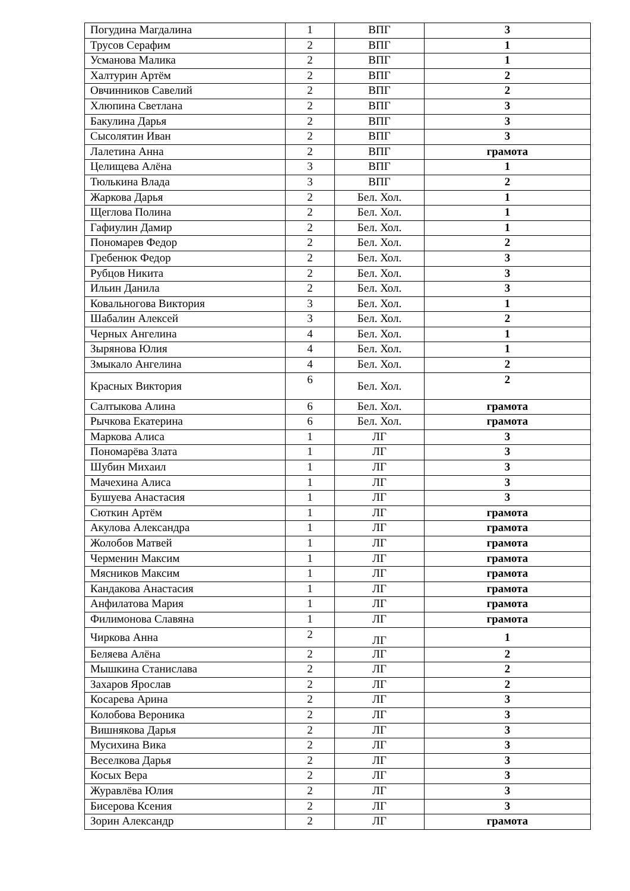| Погудина Магдалина | 1 | ВПГ | 3 |
| Трусов Серафим | 2 | ВПГ | 1 |
| Усманова Малика | 2 | ВПГ | 1 |
| Халтурин Артём | 2 | ВПГ | 2 |
| Овчинников Савелий | 2 | ВПГ | 2 |
| Хлюпина Светлана | 2 | ВПГ | 3 |
| Бакулина Дарья | 2 | ВПГ | 3 |
| Сысолятин Иван | 2 | ВПГ | 3 |
| Лалетина Анна | 2 | ВПГ | грамота |
| Целищева Алёна | 3 | ВПГ | 1 |
| Тюлькина Влада | 3 | ВПГ | 2 |
| Жаркова Дарья | 2 | Бел. Хол. | 1 |
| Щеглова Полина | 2 | Бел. Хол. | 1 |
| Гафиулин Дамир | 2 | Бел. Хол. | 1 |
| Пономарев Федор | 2 | Бел. Хол. | 2 |
| Гребенюк Федор | 2 | Бел. Хол. | 3 |
| Рубцов Никита | 2 | Бел. Хол. | 3 |
| Ильин Данила | 2 | Бел. Хол. | 3 |
| Ковальногова Виктория | 3 | Бел. Хол. | 1 |
| Шабалин Алексей | 3 | Бел. Хол. | 2 |
| Черных Ангелина | 4 | Бел. Хол. | 1 |
| Зырянова Юлия | 4 | Бел. Хол. | 1 |
| Змыкало Ангелина | 4 | Бел. Хол. | 2 |
| Красных Виктория | 6 | Бел. Хол. | 2 |
| Салтыкова Алина | 6 | Бел. Хол. | грамота |
| Рычкова Екатерина | 6 | Бел. Хол. | грамота |
| Маркова Алиса | 1 | ЛГ | 3 |
| Пономарёва Злата | 1 | ЛГ | 3 |
| Шубин Михаил | 1 | ЛГ | 3 |
| Мачехина Алиса | 1 | ЛГ | 3 |
| Бушуева Анастасия | 1 | ЛГ | 3 |
| Сюткин Артём | 1 | ЛГ | грамота |
| Акулова Александра | 1 | ЛГ | грамота |
| Жолобов Матвей | 1 | ЛГ | грамота |
| Черменин Максим | 1 | ЛГ | грамота |
| Мясников Максим | 1 | ЛГ | грамота |
| Кандакова Анастасия | 1 | ЛГ | грамота |
| Анфилатова Мария | 1 | ЛГ | грамота |
| Филимонова Славяна | 1 | ЛГ | грамота |
| Чиркова Анна | 2 | ЛГ | 1 |
| Беляева Алёна | 2 | ЛГ | 2 |
| Мышкина Станислава | 2 | ЛГ | 2 |
| Захаров Ярослав | 2 | ЛГ | 2 |
| Косарева Арина | 2 | ЛГ | 3 |
| Колобова Вероника | 2 | ЛГ | 3 |
| Вишнякова Дарья | 2 | ЛГ | 3 |
| Мусихина Вика | 2 | ЛГ | 3 |
| Веселкова Дарья | 2 | ЛГ | 3 |
| Косых Вера | 2 | ЛГ | 3 |
| Журавлёва Юлия | 2 | ЛГ | 3 |
| Бисерова Ксения | 2 | ЛГ | 3 |
| Зорин Александр | 2 | ЛГ | грамота |